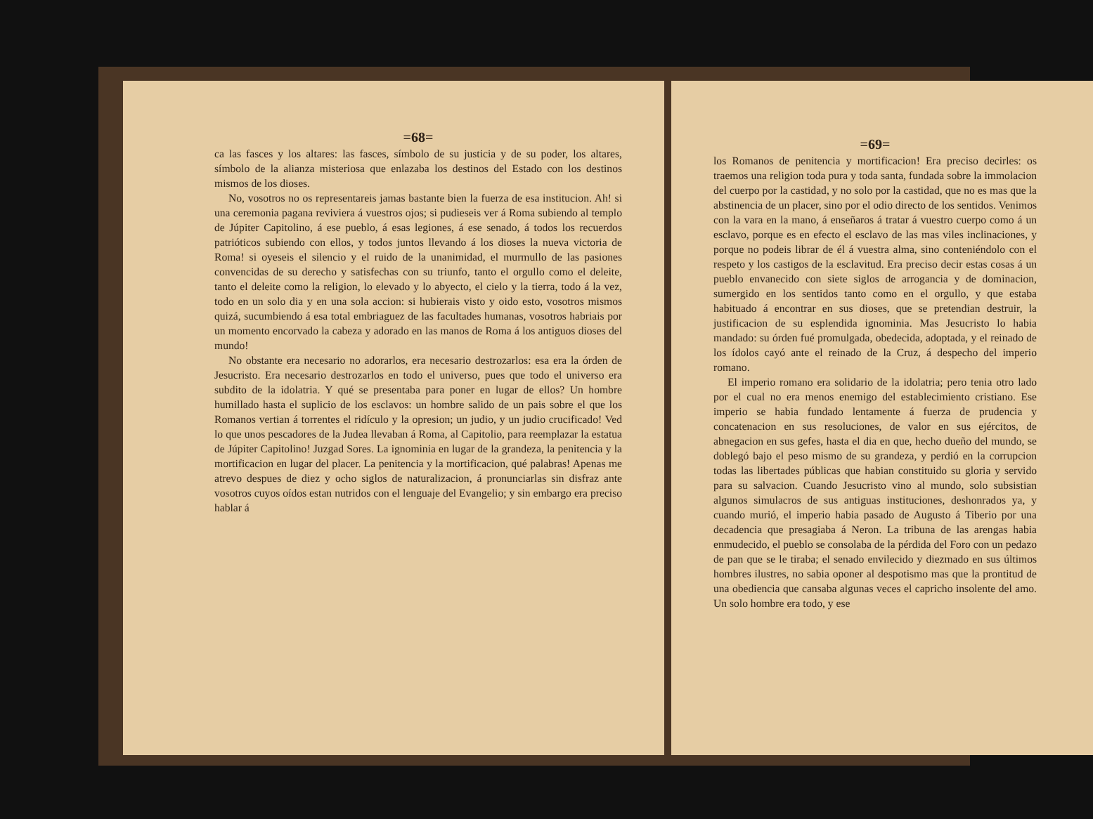=68=
ca las fasces y los altares: las fasces, símbolo de su justicia y de su poder, los altares, símbolo de la alianza misteriosa que enlazaba los destinos del Estado con los destinos mismos de los dioses.
No, vosotros no os representareis jamas bastante bien la fuerza de esa institucion. Ah! si una ceremonia pagana reviviera á vuestros ojos; si pudieseis ver á Roma subiendo al templo de Júpiter Capitolino, á ese pueblo, á esas legiones, á ese senado, á todos los recuerdos patrióticos subiendo con ellos, y todos juntos llevando á los dioses la nueva victoria de Roma! si oyeseis el silencio y el ruido de la unanimidad, el murmullo de las pasiones convencidas de su derecho y satisfechas con su triunfo, tanto el orgullo como el deleite, tanto el deleite como la religion, lo elevado y lo abyecto, el cielo y la tierra, todo á la vez, todo en un solo dia y en una sola accion: si hubierais visto y oido esto, vosotros mismos quizá, sucumbiendo á esa total embriaguez de las facultades humanas, vosotros habriais por un momento encorvado la cabeza y adorado en las manos de Roma á los antiguos dioses del mundo!
No obstante era necesario no adorarlos, era necesario destrozarlos: esa era la órden de Jesucristo. Era necesario destrozarlos en todo el universo, pues que todo el universo era subdito de la idolatria. Y qué se presentaba para poner en lugar de ellos? Un hombre humillado hasta el suplicio de los esclavos: un hombre salido de un pais sobre el que los Romanos vertian á torrentes el ridículo y la opresion; un judio, y un judio crucificado! Ved lo que unos pescadores de la Judea llevaban á Roma, al Capitolio, para reemplazar la estatua de Júpiter Capitolino! Juzgad Sores. La ignominia en lugar de la grandeza, la penitencia y la mortificacion en lugar del placer. La penitencia y la mortificacion, qué palabras! Apenas me atrevo despues de diez y ocho siglos de naturalizacion, á pronunciarlas sin disfraz ante vosotros cuyos oídos estan nutridos con el lenguaje del Evangelio; y sin embargo era preciso hablar á
=69=
los Romanos de penitencia y mortificacion! Era preciso decirles: os traemos una religion toda pura y toda santa, fundada sobre la immolacion del cuerpo por la castidad, y no solo por la castidad, que no es mas que la abstinencia de un placer, sino por el odio directo de los sentidos. Venimos con la vara en la mano, á enseñaros á tratar á vuestro cuerpo como á un esclavo, porque es en efecto el esclavo de las mas viles inclinaciones, y porque no podeis librar de él á vuestra alma, sino conteniéndolo con el respeto y los castigos de la esclavitud. Era preciso decir estas cosas á un pueblo envanecido con siete siglos de arrogancia y de dominacion, sumergido en los sentidos tanto como en el orgullo, y que estaba habituado á encontrar en sus dioses, que se pretendian destruir, la justificacion de su esplendida ignominia. Mas Jesucristo lo habia mandado: su órden fué promulgada, obedecida, adoptada, y el reinado de los ídolos cayó ante el reinado de la Cruz, á despecho del imperio romano.
El imperio romano era solidario de la idolatria; pero tenia otro lado por el cual no era menos enemigo del establecimiento cristiano. Ese imperio se habia fundado lentamente á fuerza de prudencia y concatenacion en sus resoluciones, de valor en sus ejércitos, de abnegacion en sus gefes, hasta el dia en que, hecho dueño del mundo, se doblegó bajo el peso mismo de su grandeza, y perdió en la corrupcion todas las libertades públicas que habian constituido su gloria y servido para su salvacion. Cuando Jesucristo vino al mundo, solo subsistian algunos simulacros de sus antiguas instituciones, deshonrados ya, y cuando murió, el imperio habia pasado de Augusto á Tiberio por una decadencia que presagiaba á Neron. La tribuna de las arengas habia enmudecido, el pueblo se consolaba de la pérdida del Foro con un pedazo de pan que se le tiraba; el senado envilecido y diezmado en sus últimos hombres ilustres, no sabia oponer al despotismo mas que la prontitud de una obediencia que cansaba algunas veces el capricho insolente del amo. Un solo hombre era todo, y ese